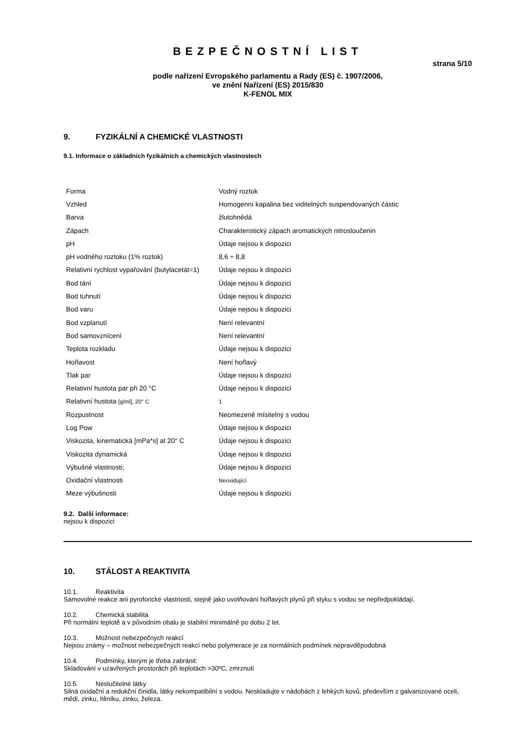BEZPEČNOSTNÍ LIST
strana 5/10
podle nařízení Evropského parlamentu a Rady (ES) č. 1907/2006,
ve znění Nařízení (ES) 2015/830
K-FENOL MIX
9. FYZIKÁLNÍ A CHEMICKÉ VLASTNOSTI
9.1. Informace o základních fyzikálních a chemických vlastnostech
| Forma | Vodný roztok |
| Vzhled | Homogenní kapalina bez viditelných suspendovaných částic |
| Barva | žlutohnědá |
| Zápach | Charakteristický zápach aromatických nitrosloučenin |
| pH | Údaje nejsou k dispozici |
| pH vodného roztoku (1% roztok) | 8,6 ÷ 8,8 |
| Relativní rychlost vypařování (butylacetát=1) | Údaje nejsou k dispozici |
| Bod tání | Údaje nejsou k dispozici |
| Bod tuhnutí | Údaje nejsou k dispozici |
| Bod varu | Údaje nejsou k dispozici |
| Bod vzplanutí | Není relevantní |
| Bod samovznícení | Není relevantní |
| Teplota rozkladu | Údaje nejsou k dispozici |
| Hořlavost | Není hořlavý |
| Tlak par | Údaje nejsou k dispozici |
| Relativní hustota par při 20 °C | Údaje nejsou k dispozici |
| Relativní hustota [g/ml], 20° C | 1 |
| Rozpustnost | Neomezeně mísitelný s vodou |
| Log Pow | Údaje nejsou k dispozici |
| Viskozita, kinematická [mPa*s] at 20° C | Údaje nejsou k dispozici |
| Viskozita dynamická | Údaje nejsou k dispozici |
| Výbušné vlastnosti; | Údaje nejsou k dispozici |
| Oxidační vlastnosti | Neoxidující |
| Meze výbušnosti | Údaje nejsou k dispozici |
9.2. Další informace:
nejsou k dispozici
10. STÁLOST A REAKTIVITA
10.1. Reaktivita
Samovolné reakce ani pyroforické vlastnosti, stejně jako uvolňování hořlavých plynů při styku s vodou se nepředpokládají.
10.2. Chemická stabilita
Při normální teplotě a v původním obalu je stabilní minimálně po dobu 2 let.
10.3. Možnost nebezpečných reakcí
Nejsou známy – možnost nebezpečných reakcí nebo polymerace je za normálních podmínek nepravděpodobná
10.4. Podmínky, kterým je třeba zabránit:
Skladování v uzavřených prostorách při teplotách >30ºC, zmrznutí
10.5. Neslučitelné látky
Silná oxidační a redukční činidla, látky nekompatibilní s vodou. Neskladujte v nádobách z lehkých kovů, především z galvanizované oceli, mědi, zinku, hliníku, zinku, železa.